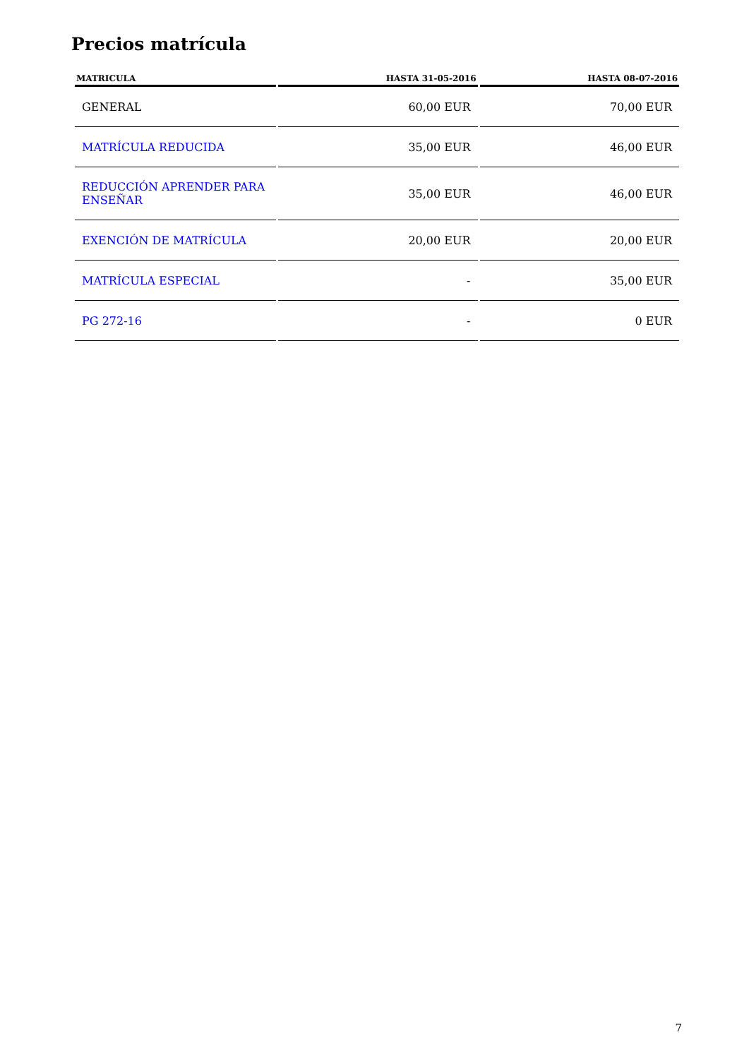Precios matrícula
| MATRICULA | HASTA 31-05-2016 | HASTA 08-07-2016 |
| --- | --- | --- |
| GENERAL | 60,00 EUR | 70,00 EUR |
| MATRÍCULA REDUCIDA | 35,00 EUR | 46,00 EUR |
| REDUCCIÓN APRENDER PARA ENSEÑAR | 35,00 EUR | 46,00 EUR |
| EXENCIÓN DE MATRÍCULA | 20,00 EUR | 20,00 EUR |
| MATRÍCULA ESPECIAL | - | 35,00 EUR |
| PG 272-16 | - | 0 EUR |
7